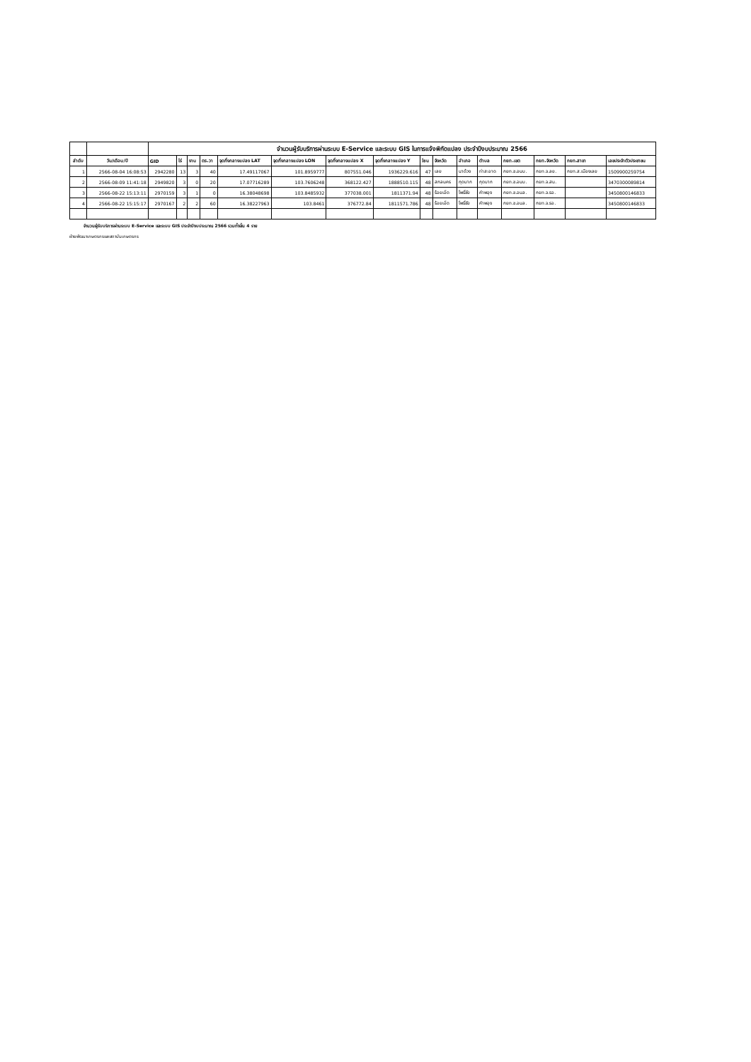| | | จำนวนผู้รับบริการผ่านระบบ E-Service และระบบ GIS ในการแจ้งพิกัดแปลง ประจำปีงบประมาณ 2566 | | | | | | | | | | | | | | | |
| --- | --- | --- | --- | --- | --- | --- | --- | --- | --- | --- | --- | --- | --- | --- | --- | --- | --- |
| ลำดับ | วัน/เดือน/ปี | GID | ไร่ | งาน | ตร.วา | จุดกึ่งกลางแปลง LAT | จุดกึ่งกลางแปลง LON | จุดกึ่งกลางแปลง X | จุดกึ่งกลางแปลง Y | โซน | จังหวัด | อำเภอ | ตำบล | กยท.เขต | กยท.จังหวัด | กยท.สาขา | เลขประจำตัวประชาชน |
| 1 | 2566-08-04 16:08:53 | 2942280 | 13 | 3 | 40 | 17.49117067 | 101.8959777 | 807551.046 | 1936229.616 | 47 | เลย | นาด้วง | ท่าสะอาด | กยท.ข.อนบ. | กยท.จ.ลย. | กยท.ส.เมืองเลย | 1509900259754 |
| 2 | 2566-08-09 11:41:18 | 2949820 | 3 | 0 | 20 | 17.07716289 | 103.7606248 | 368122.427 | 1888510.115 | 48 | สกลนคร | กุดบาก | กุดบาก | กยท.ข.อนบ. | กยท.จ.สน. | | 3470300089814 |
| 3 | 2566-08-22 15:13:11 | 2970159 | 3 | 1 | 0 | 16.38048698 | 103.8485932 | 377038.001 | 1811371.94 | 48 | ร้อยเอ็ด | โพธิ์ชัย | คำพอุง | กยท.ข.อนล. | กยท.จ.รอ. | | 3450800146833 |
| 4 | 2566-08-22 15:15:17 | 2970167 | 2 | 2 | 60 | 16.38227963 | 103.8461 | 376772.84 | 1811571.786 | 48 | ร้อยเอ็ด | โพธิ์ชัย | คำพอุง | กยท.ข.อนล. | กยท.จ.รอ. | | 3450800146833 |
จำนวนผู้รับบริการผ่านระบบ E-Service และระบบ GIS ประจำปีงบประมาณ 2566 รวมทั้งสิ้น 4 ราย
ฝ่ายพัฒนาเกษตรกรและสถาบันเกษตรกร